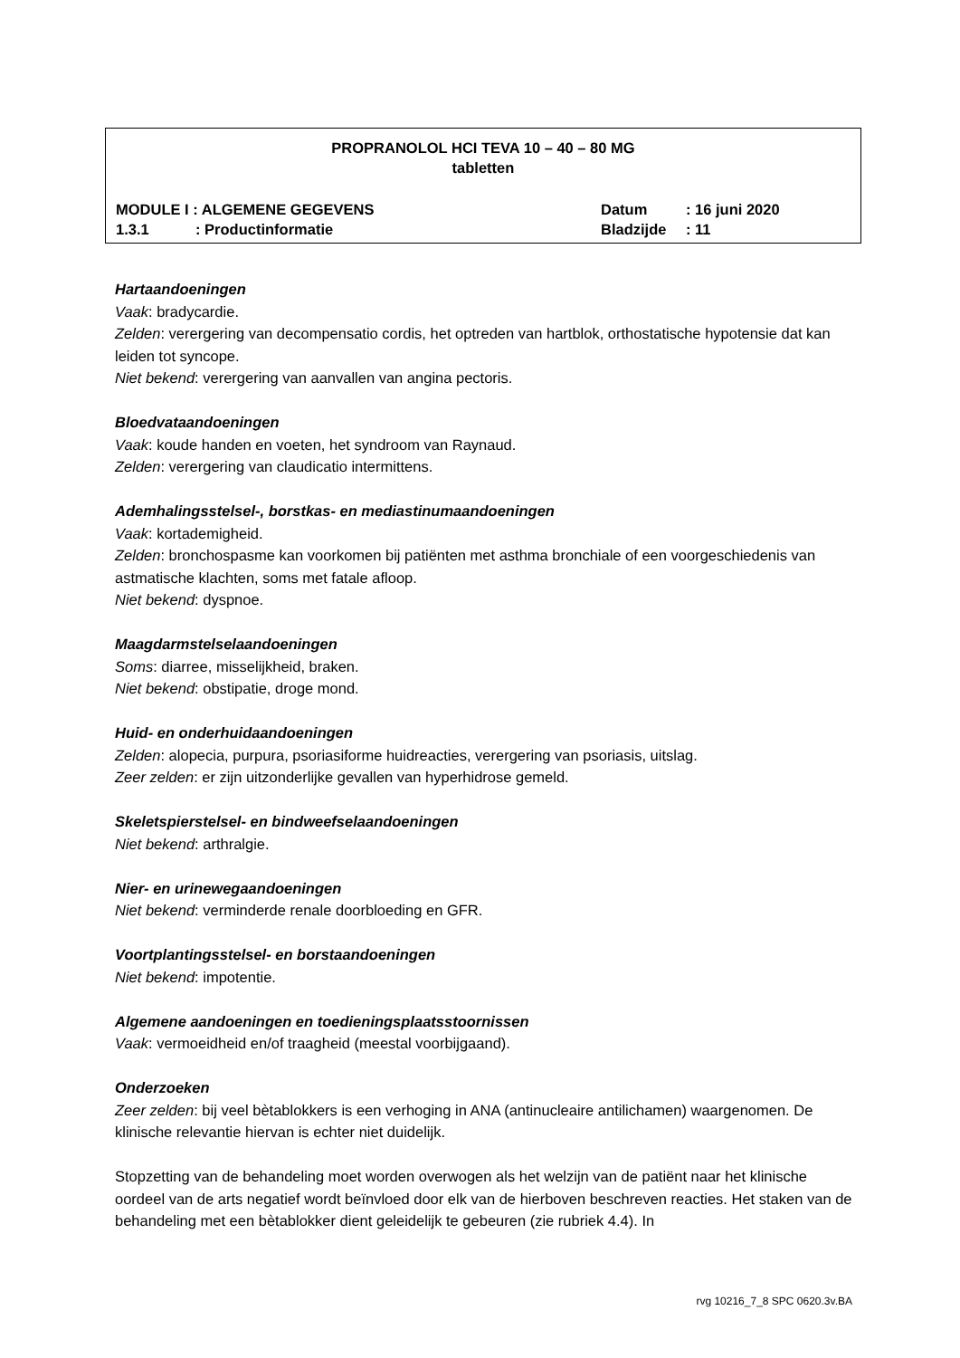PROPRANOLOL HCI TEVA 10 – 40 – 80 MG
tabletten
MODULE I : ALGEMENE GEGEVENS Datum: 16 juni 2020
1.3.1: Productinformatie Bladzijde: 11
Hartaandoeningen
Vaak: bradycardie.
Zelden: verergering van decompensatio cordis, het optreden van hartblok, orthostatische hypotensie dat kan leiden tot syncope.
Niet bekend: verergering van aanvallen van angina pectoris.
Bloedvataandoeningen
Vaak: koude handen en voeten, het syndroom van Raynaud.
Zelden: verergering van claudicatio intermittens.
Ademhalingsstelsel-, borstkas- en mediastinumaandoeningen
Vaak: kortademigheid.
Zelden: bronchospasme kan voorkomen bij patiënten met asthma bronchiale of een voorgeschiedenis van astmatische klachten, soms met fatale afloop.
Niet bekend: dyspnoe.
Maagdarmstelselaandoeningen
Soms: diarree, misselijkheid, braken.
Niet bekend: obstipatie, droge mond.
Huid- en onderhuidaandoeningen
Zelden: alopecia, purpura, psoriasiforme huidreacties, verergering van psoriasis, uitslag.
Zeer zelden: er zijn uitzonderlijke gevallen van hyperhidrose gemeld.
Skeletspierstelsel- en bindweefselaandoeningen
Niet bekend: arthralgie.
Nier- en urinewegaandoeningen
Niet bekend: verminderde renale doorbloeding en GFR.
Voortplantingsstelsel- en borstaandoeningen
Niet bekend: impotentie.
Algemene aandoeningen en toedieningsplaatsstoornissen
Vaak: vermoeidheid en/of traagheid (meestal voorbijgaand).
Onderzoeken
Zeer zelden: bij veel bètablokkers is een verhoging in ANA (antinucleaire antilichamen) waargenomen. De klinische relevantie hiervan is echter niet duidelijk.
Stopzetting van de behandeling moet worden overwogen als het welzijn van de patiënt naar het klinische oordeel van de arts negatief wordt beïnvloed door elk van de hierboven beschreven reacties. Het staken van de behandeling met een bètablokker dient geleidelijk te gebeuren (zie rubriek 4.4). In
rvg 10216_7_8 SPC 0620.3v.BA